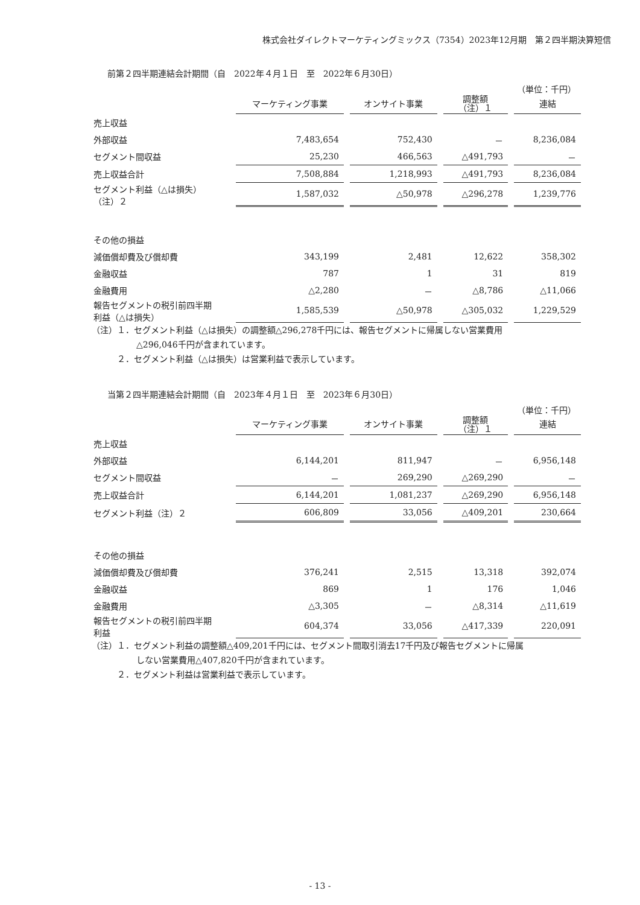株式会社ダイレクトマーケティングミックス（7354）2023年12月期　第２四半期決算短信
前第２四半期連結会計期間（自　2022年４月１日　至　2022年６月30日）
（単位：千円）
| | マーケティング事業 | オンサイト事業 | 調整額 （注）１ | 連結 |
| --- | --- | --- | --- | --- |
| 売上収益 | | | | |
| 外部収益 | 7,483,654 | 752,430 | － | 8,236,084 |
| セグメント間収益 | 25,230 | 466,563 | △491,793 | － |
| 売上収益合計 | 7,508,884 | 1,218,993 | △491,793 | 8,236,084 |
| セグメント利益（△は損失） （注）２ | 1,587,032 | △50,978 | △296,278 | 1,239,776 |
| その他の損益 | | | | |
| 減価償却費及び償却費 | 343,199 | 2,481 | 12,622 | 358,302 |
| 金融収益 | 787 | 1 | 31 | 819 |
| 金融費用 | △2,280 | － | △8,786 | △11,066 |
| 報告セグメントの税引前四半期 利益（△は損失） | 1,585,539 | △50,978 | △305,032 | 1,229,529 |
（注）１．セグメント利益（△は損失）の調整額△296,278千円には、報告セグメントに帰属しない営業費用
△296,046千円が含まれています。
２．セグメント利益（△は損失）は営業利益で表示しています。
当第２四半期連結会計期間（自　2023年４月１日　至　2023年６月30日）
（単位：千円）
| | マーケティング事業 | オンサイト事業 | 調整額 （注）１ | 連結 |
| --- | --- | --- | --- | --- |
| 売上収益 | | | | |
| 外部収益 | 6,144,201 | 811,947 | － | 6,956,148 |
| セグメント間収益 | － | 269,290 | △269,290 | － |
| 売上収益合計 | 6,144,201 | 1,081,237 | △269,290 | 6,956,148 |
| セグメント利益（注）２ | 606,809 | 33,056 | △409,201 | 230,664 |
| その他の損益 | | | | |
| 減価償却費及び償却費 | 376,241 | 2,515 | 13,318 | 392,074 |
| 金融収益 | 869 | 1 | 176 | 1,046 |
| 金融費用 | △3,305 | － | △8,314 | △11,619 |
| 報告セグメントの税引前四半期 利益 | 604,374 | 33,056 | △417,339 | 220,091 |
（注）１．セグメント利益の調整額△409,201千円には、セグメント間取引消去17千円及び報告セグメントに帰属
しない営業費用△407,820千円が含まれています。
２．セグメント利益は営業利益で表示しています。
- 13 -